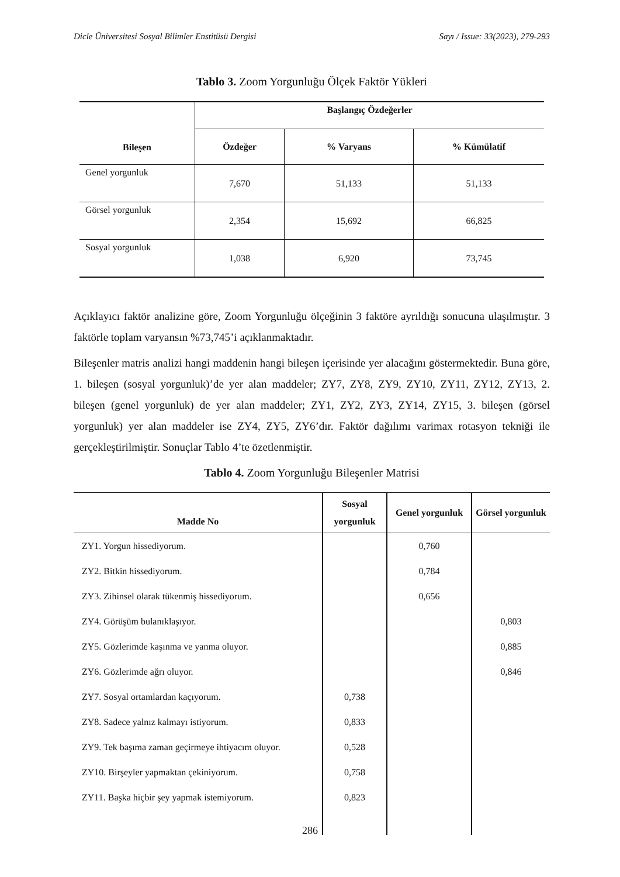Dicle Üniversitesi Sosyal Bilimler Enstitüsü Dergisi Sayı / Issue: 33(2023), 279-293
Tablo 3. Zoom Yorgunluğu Ölçek Faktör Yükleri
| Bileşen | Başlangıç Özdeğerler | | |
| --- | --- | --- | --- |
| | Özdeğer | % Varyans | % Kümülatif |
| Genel yorgunluk | 7,670 | 51,133 | 51,133 |
| Görsel yorgunluk | 2,354 | 15,692 | 66,825 |
| Sosyal yorgunluk | 1,038 | 6,920 | 73,745 |
Açıklayıcı faktör analizine göre, Zoom Yorgunluğu ölçeğinin 3 faktöre ayrıldığı sonucuna ulaşılmıştır. 3 faktörle toplam varyansın %73,745’i açıklanmaktadır.
Bileşenler matris analizi hangi maddenin hangi bileşen içerisinde yer alacağını göstermektedir. Buna göre, 1. bileşen (sosyal yorgunluk)’de yer alan maddeler; ZY7, ZY8, ZY9, ZY10, ZY11, ZY12, ZY13, 2. bileşen (genel yorgunluk) de yer alan maddeler; ZY1, ZY2, ZY3, ZY14, ZY15, 3. bileşen (görsel yorgunluk) yer alan maddeler ise ZY4, ZY5, ZY6’dır. Faktör dağılımı varimax rotasyon tekniği ile gerçekleştirilmiştir. Sonuçlar Tablo 4’te özetlenmiştir.
Tablo 4. Zoom Yorgunluğu Bileşenler Matrisi
| Madde No | Sosyal yorgunluk | Genel yorgunluk | Görsel yorgunluk |
| --- | --- | --- | --- |
| ZY1. Yorgun hissediyorum. | | 0,760 | |
| ZY2. Bitkin hissediyorum. | | 0,784 | |
| ZY3. Zihinsel olarak tükenmiş hissediyorum. | | 0,656 | |
| ZY4. Görüşüm bulanıklaşıyor. | | | 0,803 |
| ZY5. Gözlerimde kaşınma ve yanma oluyor. | | | 0,885 |
| ZY6. Gözlerimde ağrı oluyor. | | | 0,846 |
| ZY7. Sosyal ortamlardan kaçıyorum. | 0,738 | | |
| ZY8. Sadece yalnız kalmayı istiyorum. | 0,833 | | |
| ZY9. Tek başıma zaman geçirmeye ihtiyacım oluyor. | 0,528 | | |
| ZY10. Birşeyler yapmaktan çekiniyorum. | 0,758 | | |
| ZY11. Başka hiçbir şey yapmak istemiyorum. | 0,823 | | |
286